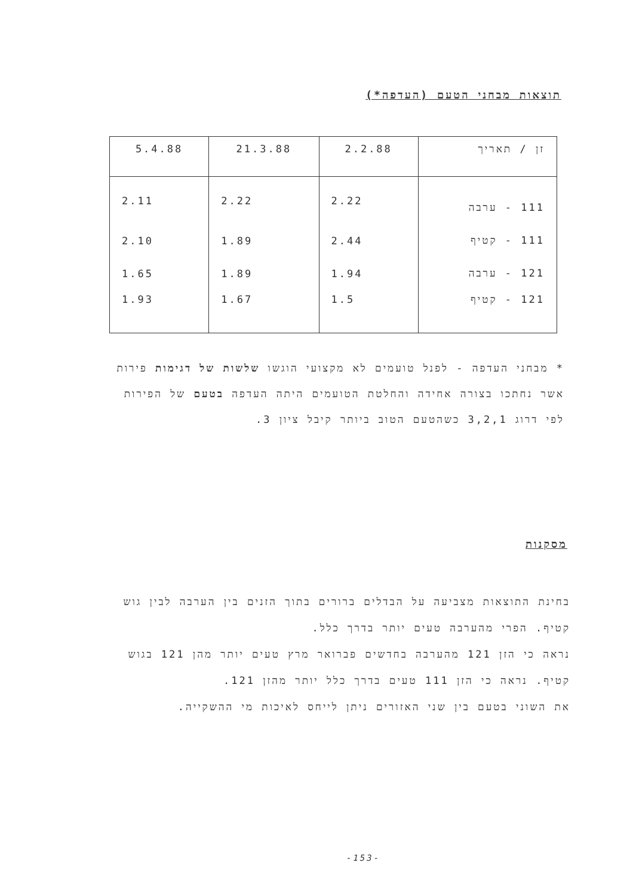תוצאות מבחני הטעם (העדפה*)
| זן / תאריך | 2.2.88 | 21.3.88 | 5.4.88 |
| --- | --- | --- | --- |
| 111 - ערבה | 2.22 | 2.22 | 2.11 |
| 111 - קטיף | 2.44 | 1.89 | 2.10 |
| 121 - ערבה | 1.94 | 1.89 | 1.65 |
| 121 - קטיף | 1.5 | 1.67 | 1.93 |
* מבחני העדפה - לפנל טועמים לא מקצועי הוגשו שלשות של דגימות פירות אשר נחתכו בצורה אחידה והחלטת הטועמים היתה העדפה בטעם של הפירות לפי דרוג 3,2,1 כשהטעם הטוב ביותר קיבל ציון 3.
מסקנות
בחינת התוצאות מצביעה על הבדלים ברורים בתוך הזנים בין הערבה לבין גוש קטיף. הפרי מהערבה טעים יותר בדרך כלל.
נראה כי הזן 121 מהערבה בחדשים פברואר מרץ טעים יותר מהן 121 בגוש קטיף. נראה כי הזן 111 טעים בדרך כלל יותר מהזן 121.
את השוני בטעם בין שני האזורים ניתן לייחס לאיכות מי ההשקייה.
-153-